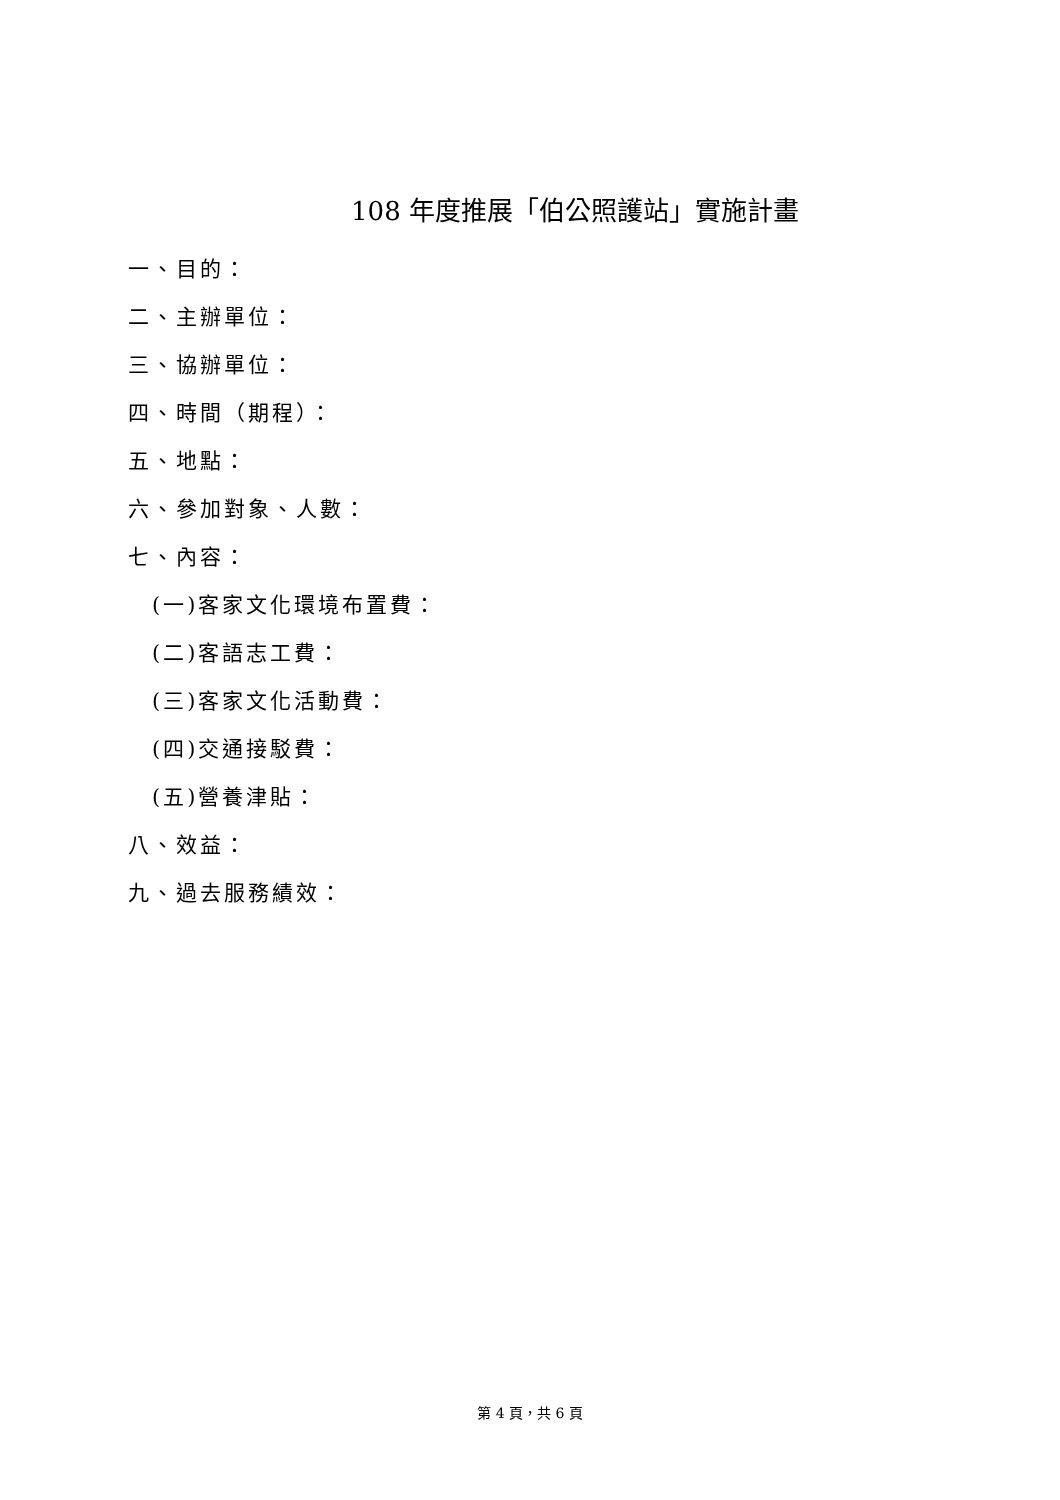108 年度推展「伯公照護站」實施計畫
一、目的：
二、主辦單位：
三、協辦單位：
四、時間（期程）：
五、地點：
六、參加對象、人數：
七、內容：
(一)客家文化環境布置費：
(二)客語志工費：
(三)客家文化活動費：
(四)交通接駁費：
(五)營養津貼：
八、效益：
九、過去服務績效：
第 4 頁，共 6 頁